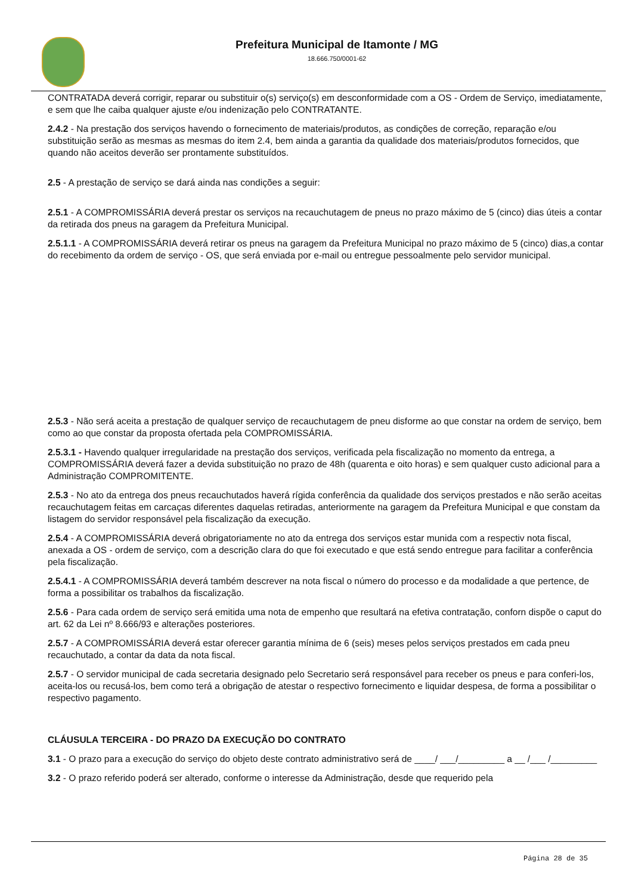Prefeitura Municipal de Itamonte / MG
18.666.750/0001-62
CONTRATADA deverá corrigir, reparar ou substituir o(s) serviço(s) em desconformidade com a OS - Ordem de Serviço, imediatamente, e sem que lhe caiba qualquer ajuste e/ou indenização pelo CONTRATANTE.
2.4.2 - Na prestação dos serviços havendo o fornecimento de materiais/produtos, as condições de correção, reparação e/ou substituição serão as mesmas as mesmas do item 2.4, bem ainda a garantia da qualidade dos materiais/produtos fornecidos, que quando não aceitos deverão ser prontamente substituídos.
2.5 - A prestação de serviço se dará ainda nas condições a seguir:
2.5.1 - A COMPROMISSÁRIA deverá prestar os serviços na recauchutagem de pneus no prazo máximo de 5 (cinco) dias úteis a contar da retirada dos pneus na garagem da Prefeitura Municipal.
2.5.1.1 - A COMPROMISSÁRIA deverá retirar os pneus na garagem da Prefeitura Municipal no prazo máximo de 5 (cinco) dias,a contar do recebimento da ordem de serviço - OS, que será enviada por e-mail ou entregue pessoalmente pelo servidor municipal.
2.5.3 - Não será aceita a prestação de qualquer serviço de recauchutagem de pneu disforme ao que constar na ordem de serviço, bem como ao que constar da proposta ofertada pela COMPROMISSÁRIA.
2.5.3.1 - Havendo qualquer irregularidade na prestação dos serviços, verificada pela fiscalização no momento da entrega, a COMPROMISSÁRIA deverá fazer a devida substituição no prazo de 48h (quarenta e oito horas) e sem qualquer custo adicional para a Administração COMPROMITENTE.
2.5.3 - No ato da entrega dos pneus recauchutados haverá rígida conferência da qualidade dos serviços prestados e não serão aceitas recauchutagem feitas em carcaças diferentes daquelas retiradas, anteriormente na garagem da Prefeitura Municipal e que constam da listagem do servidor responsável pela fiscalização da execução.
2.5.4 - A COMPROMISSÁRIA deverá obrigatoriamente no ato da entrega dos serviços estar munida com a respectiv nota fiscal, anexada a OS - ordem de serviço, com a descrição clara do que foi executado e que está sendo entregue para facilitar a conferência pela fiscalização.
2.5.4.1 - A COMPROMISSÁRIA deverá também descrever na nota fiscal o número do processo e da modalidade a que pertence, de forma a possibilitar os trabalhos da fiscalização.
2.5.6 - Para cada ordem de serviço será emitida uma nota de empenho que resultará na efetiva contratação, conforn dispõe o caput do art. 62 da Lei nº 8.666/93 e alterações posteriores.
2.5.7 - A COMPROMISSÁRIA deverá estar oferecer garantia mínima de 6 (seis) meses pelos serviços prestados em cada pneu recauchutado, a contar da data da nota fiscal.
2.5.7 - O servidor municipal de cada secretaria designado pelo Secretario será responsável para receber os pneus e para conferi-los, aceita-los ou recusá-los, bem como terá a obrigação de atestar o respectivo fornecimento e liquidar despesa, de forma a possibilitar o respectivo pagamento.
CLÁUSULA TERCEIRA - DO PRAZO DA EXECUÇÃO DO CONTRATO
3.1 - O prazo para a execução do serviço do objeto deste contrato administrativo será de ____/ ___/_________ a __ /___ /_________
3.2 - O prazo referido poderá ser alterado, conforme o interesse da Administração, desde que requerido pela
Página 28 de 35